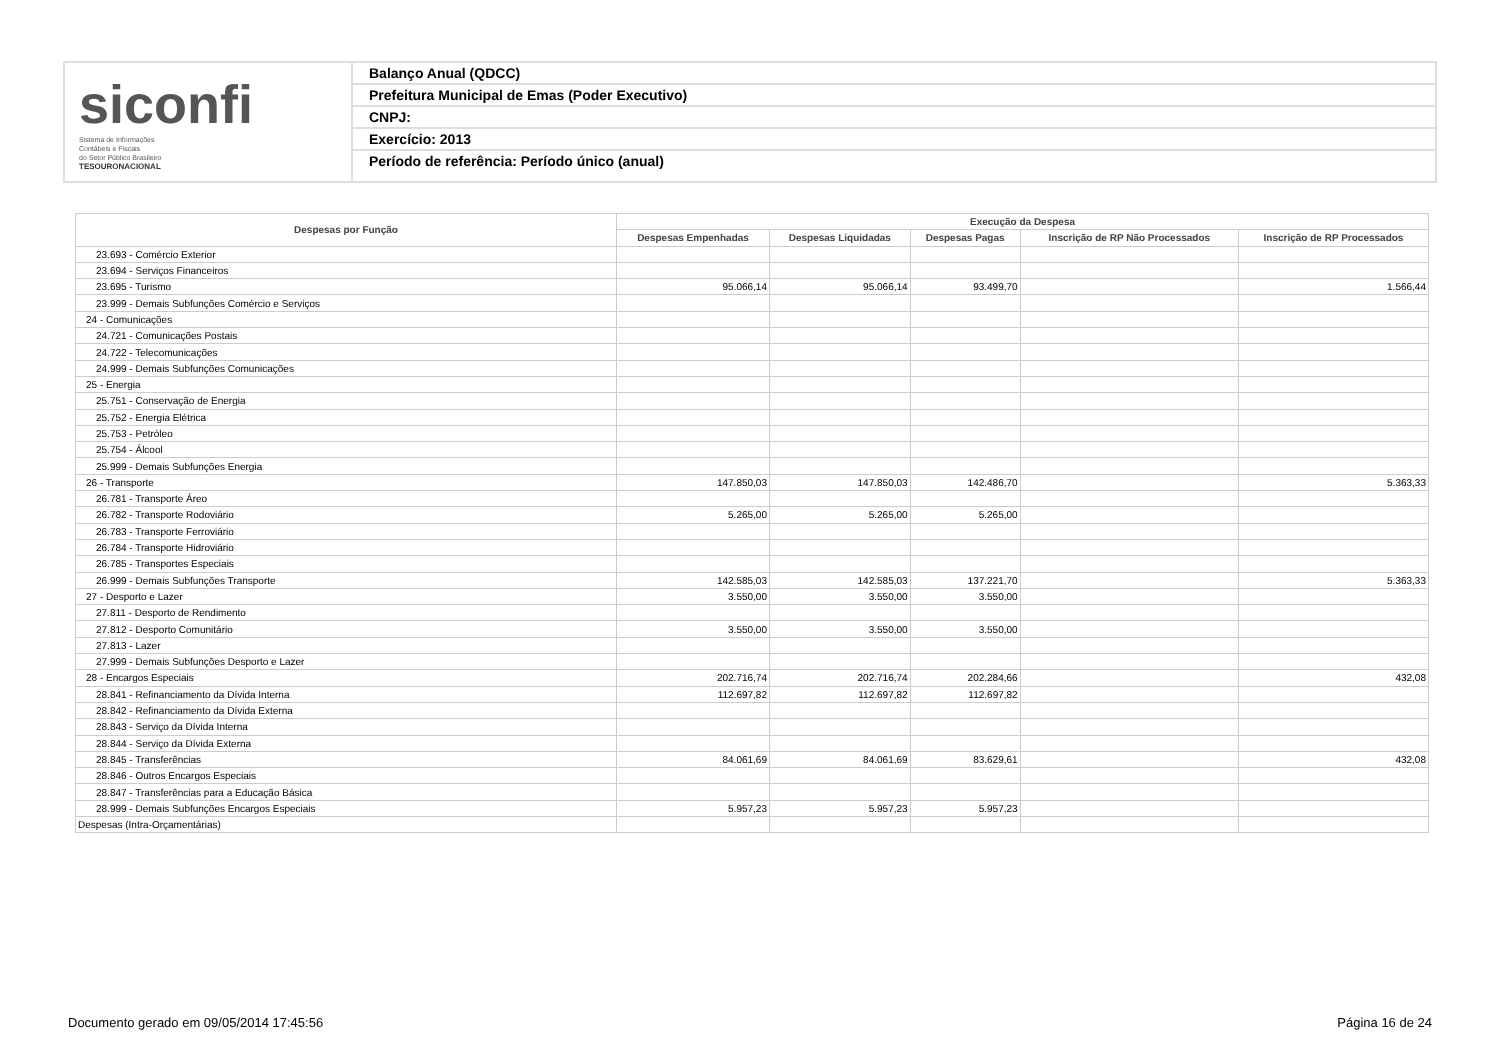siconfi Sistema de Informações
Contábeis e Fiscais
do Setor Público Brasileiro
TESOURONACIONAL
Balanço Anual (QDCC)
Prefeitura Municipal de Emas (Poder Executivo)
CNPJ:
Exercício: 2013
Período de referência: Período único (anual)
| Despesas por Função | Execução da Despesa | | | | |
| --- | --- | --- | --- | --- | --- |
| | Despesas Empenhadas | Despesas Liquidadas | Despesas Pagas | Inscrição de RP Não Processados | Inscrição de RP Processados |
| 23.693 - Comércio Exterior | | | | | |
| 23.694 - Serviços Financeiros | | | | | |
| 23.695 - Turismo | 95.066,14 | 95.066,14 | 93.499,70 | | 1.566,44 |
| 23.999 - Demais Subfunções Comércio e Serviços | | | | | |
| 24 - Comunicações | | | | | |
| 24.721 - Comunicações Postais | | | | | |
| 24.722 - Telecomunicações | | | | | |
| 24.999 - Demais Subfunções Comunicações | | | | | |
| 25 - Energia | | | | | |
| 25.751 - Conservação de Energia | | | | | |
| 25.752 - Energia Elétrica | | | | | |
| 25.753 - Petróleo | | | | | |
| 25.754 - Álcool | | | | | |
| 25.999 - Demais Subfunções Energia | | | | | |
| 26 - Transporte | 147.850,03 | 147.850,03 | 142.486,70 | | 5.363,33 |
| 26.781 - Transporte Áreo | | | | | |
| 26.782 - Transporte Rodoviário | 5.265,00 | 5.265,00 | 5.265,00 | | |
| 26.783 - Transporte Ferroviário | | | | | |
| 26.784 - Transporte Hidroviário | | | | | |
| 26.785 - Transportes Especiais | | | | | |
| 26.999 - Demais Subfunções Transporte | 142.585,03 | 142.585,03 | 137.221,70 | | 5.363,33 |
| 27 - Desporto e Lazer | 3.550,00 | 3.550,00 | 3.550,00 | | |
| 27.811 - Desporto de Rendimento | | | | | |
| 27.812 - Desporto Comunitário | 3.550,00 | 3.550,00 | 3.550,00 | | |
| 27.813 - Lazer | | | | | |
| 27.999 - Demais Subfunções Desporto e Lazer | | | | | |
| 28 - Encargos Especiais | 202.716,74 | 202.716,74 | 202.284,66 | | 432,08 |
| 28.841 - Refinanciamento da Dívida Interna | 112.697,82 | 112.697,82 | 112.697,82 | | |
| 28.842 - Refinanciamento da Dívida Externa | | | | | |
| 28.843 - Serviço da Dívida Interna | | | | | |
| 28.844 - Serviço da Dívida Externa | | | | | |
| 28.845 - Transferências | 84.061,69 | 84.061,69 | 83.629,61 | | 432,08 |
| 28.846 - Outros Encargos Especiais | | | | | |
| 28.847 - Transferências para a Educação Básica | | | | | |
| 28.999 - Demais Subfunções Encargos Especiais | 5.957,23 | 5.957,23 | 5.957,23 | | |
| Despesas (Intra-Orçamentárias) | | | | | |
Documento gerado em 09/05/2014 17:45:56 Página 16 de 24